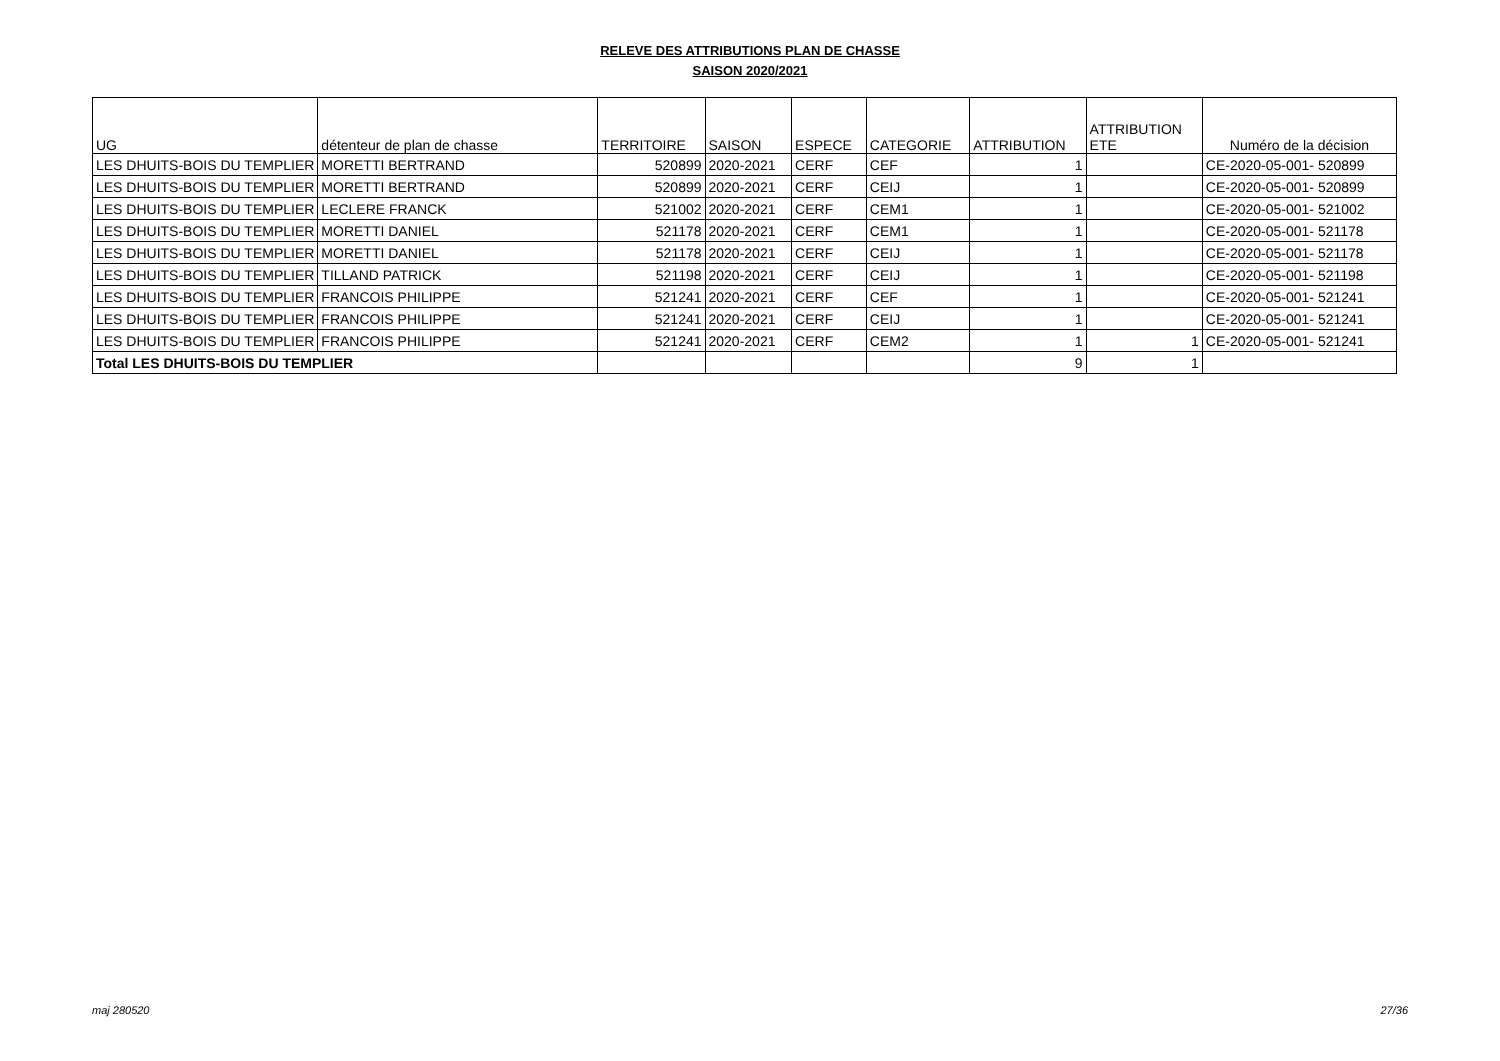RELEVE DES ATTRIBUTIONS PLAN DE CHASSE
SAISON 2020/2021
| UG | détenteur de plan de chasse | TERRITOIRE | SAISON | ESPECE | CATEGORIE | ATTRIBUTION | ATTRIBUTION ETE | Numéro de la décision |
| --- | --- | --- | --- | --- | --- | --- | --- | --- |
| LES DHUITS-BOIS DU TEMPLIER | MORETTI BERTRAND | 520899 | 2020-2021 | CERF | CEF | 1 | | CE-2020-05-001- 520899 |
| LES DHUITS-BOIS DU TEMPLIER | MORETTI BERTRAND | 520899 | 2020-2021 | CERF | CEIJ | 1 | | CE-2020-05-001- 520899 |
| LES DHUITS-BOIS DU TEMPLIER | LECLERE FRANCK | 521002 | 2020-2021 | CERF | CEM1 | 1 | | CE-2020-05-001- 521002 |
| LES DHUITS-BOIS DU TEMPLIER | MORETTI DANIEL | 521178 | 2020-2021 | CERF | CEM1 | 1 | | CE-2020-05-001- 521178 |
| LES DHUITS-BOIS DU TEMPLIER | MORETTI DANIEL | 521178 | 2020-2021 | CERF | CEIJ | 1 | | CE-2020-05-001- 521178 |
| LES DHUITS-BOIS DU TEMPLIER | TILLAND PATRICK | 521198 | 2020-2021 | CERF | CEIJ | 1 | | CE-2020-05-001- 521198 |
| LES DHUITS-BOIS DU TEMPLIER | FRANCOIS PHILIPPE | 521241 | 2020-2021 | CERF | CEF | 1 | | CE-2020-05-001- 521241 |
| LES DHUITS-BOIS DU TEMPLIER | FRANCOIS PHILIPPE | 521241 | 2020-2021 | CERF | CEIJ | 1 | | CE-2020-05-001- 521241 |
| LES DHUITS-BOIS DU TEMPLIER | FRANCOIS PHILIPPE | 521241 | 2020-2021 | CERF | CEM2 | 1 | 1 | CE-2020-05-001- 521241 |
| Total LES DHUITS-BOIS DU TEMPLIER | | | | | | 9 | 1 | |
maj 280520 27/36